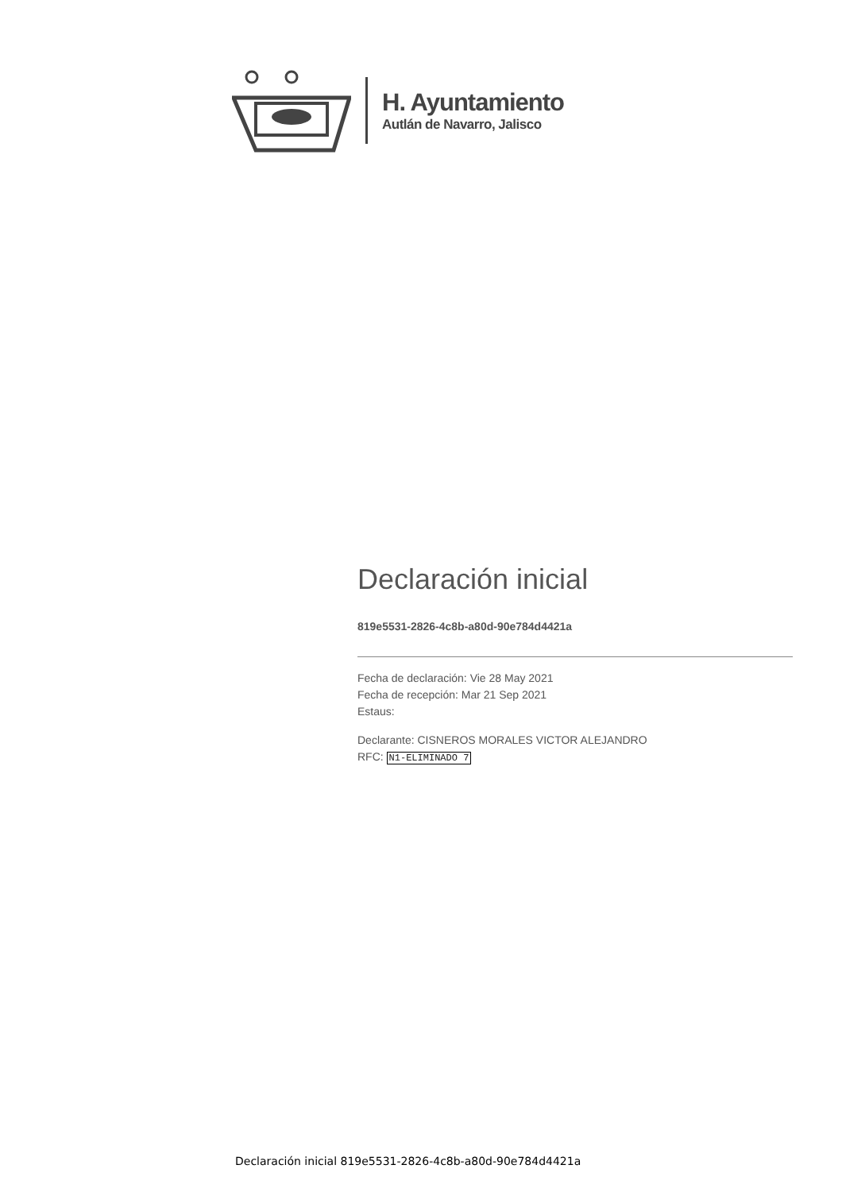H. Ayuntamiento
Autlán de Navarro, Jalisco
Declaración inicial
819e5531-2826-4c8b-a80d-90e784d4421a
Fecha de declaración: Vie 28 May 2021
Fecha de recepción: Mar 21 Sep 2021
Estaus:
Declarante: CISNEROS MORALES VICTOR ALEJANDRO
RFC: N1-ELIMINADO 7
Declaración inicial 819e5531-2826-4c8b-a80d-90e784d4421a